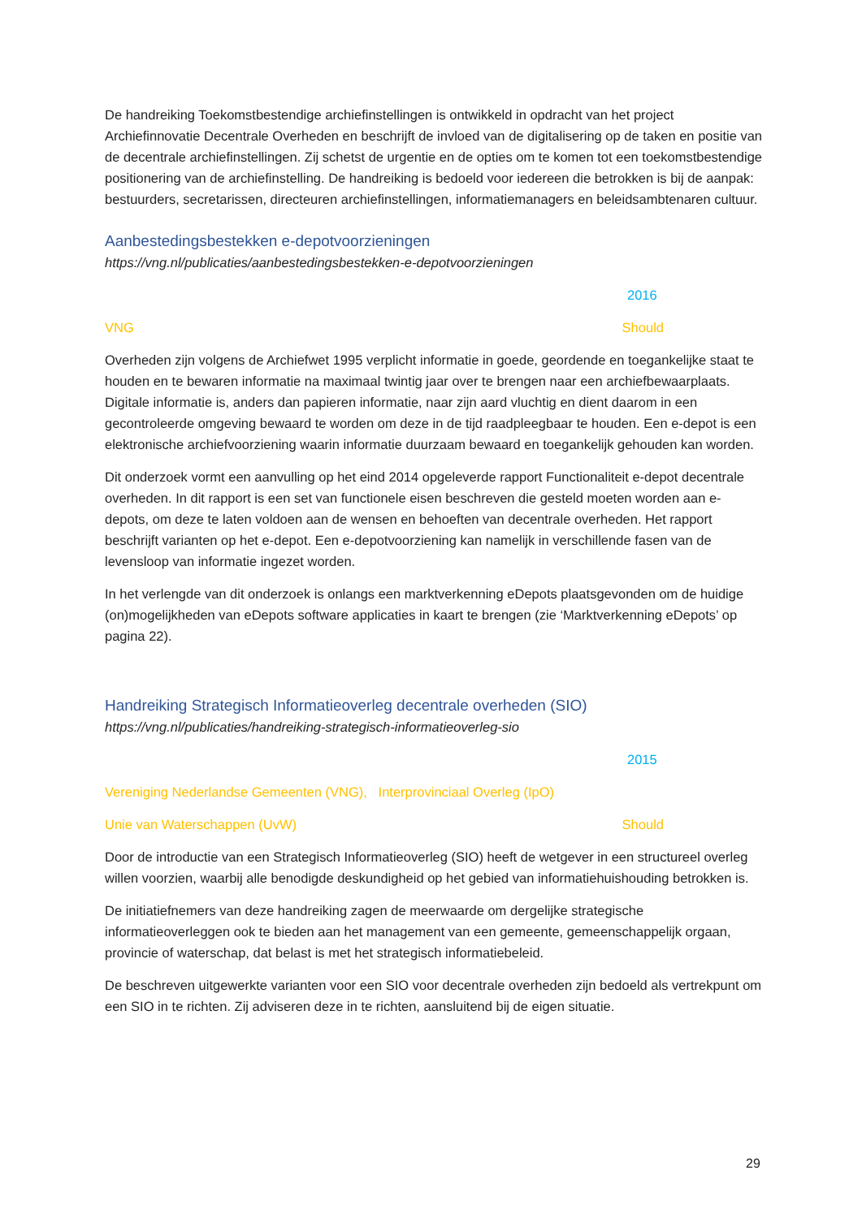De handreiking Toekomstbestendige archiefinstellingen is ontwikkeld in opdracht van het project Archiefinnovatie Decentrale Overheden en beschrijft de invloed van de digitalisering op de taken en positie van de decentrale archiefinstellingen. Zij schetst de urgentie en de opties om te komen tot een toekomstbestendige positionering van de archiefinstelling. De handreiking is bedoeld voor iedereen die betrokken is bij de aanpak: bestuurders, secretarissen, directeuren archiefinstellingen, informatiemanagers en beleidsambtenaren cultuur.
Aanbestedingsbestekken e-depotvoorzieningen
https://vng.nl/publicaties/aanbestedingsbestekken-e-depotvoorzieningen
2016
VNG Should
Overheden zijn volgens de Archiefwet 1995 verplicht informatie in goede, geordende en toegankelijke staat te houden en te bewaren informatie na maximaal twintig jaar over te brengen naar een archiefbewaarplaats. Digitale informatie is, anders dan papieren informatie, naar zijn aard vluchtig en dient daarom in een gecontroleerde omgeving bewaard te worden om deze in de tijd raadpleegbaar te houden. Een e-depot is een elektronische archiefvoorziening waarin informatie duurzaam bewaard en toegankelijk gehouden kan worden.
Dit onderzoek vormt een aanvulling op het eind 2014 opgeleverde rapport Functionaliteit e-depot decentrale overheden. In dit rapport is een set van functionele eisen beschreven die gesteld moeten worden aan e-depots, om deze te laten voldoen aan de wensen en behoeften van decentrale overheden. Het rapport beschrijft varianten op het e-depot. Een e-depotvoorziening kan namelijk in verschillende fasen van de levensloop van informatie ingezet worden.
In het verlengde van dit onderzoek is onlangs een marktverkenning eDepots plaatsgevonden om de huidige (on)mogelijkheden van eDepots software applicaties in kaart te brengen (zie ‘Marktverkenning eDepots’ op pagina 22).
Handreiking Strategisch Informatieoverleg decentrale overheden (SIO)
https://vng.nl/publicaties/handreiking-strategisch-informatieoverleg-sio
2015
Vereniging Nederlandse Gemeenten (VNG), Interprovinciaal Overleg (IpO)
Unie van Waterschappen (UvW) Should
Door de introductie van een Strategisch Informatieoverleg (SIO) heeft de wetgever in een structureel overleg willen voorzien, waarbij alle benodigde deskundigheid op het gebied van informatiehuishouding betrokken is.
De initiatiefnemers van deze handreiking zagen de meerwaarde om dergelijke strategische informatieoverleggen ook te bieden aan het management van een gemeente, gemeenschappelijk orgaan, provincie of waterschap, dat belast is met het strategisch informatiebeleid.
De beschreven uitgewerkte varianten voor een SIO voor decentrale overheden zijn bedoeld als vertrekpunt om een SIO in te richten. Zij adviseren deze in te richten, aansluitend bij de eigen situatie.
29